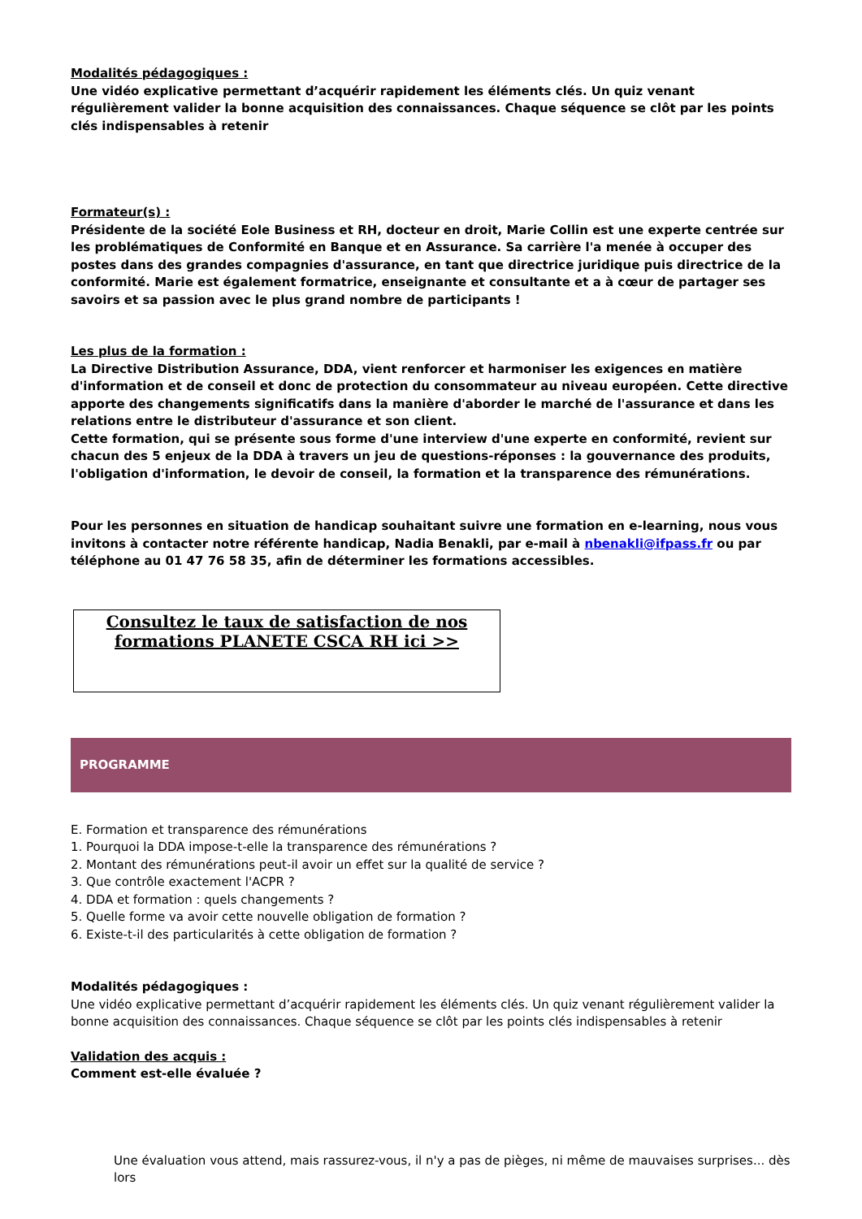Modalités pédagogiques :
Une vidéo explicative permettant d’acquérir rapidement les éléments clés. Un quiz venant régulièrement valider la bonne acquisition des connaissances. Chaque séquence se clôt par les points clés indispensables à retenir
Formateur(s) :
Présidente de la société Eole Business et RH, docteur en droit, Marie Collin est une experte centrée sur les problématiques de Conformité en Banque et en Assurance. Sa carrière l'a menée à occuper des postes dans des grandes compagnies d'assurance, en tant que directrice juridique puis directrice de la conformité. Marie est également formatrice, enseignante et consultante et a à cœur de partager ses savoirs et sa passion avec le plus grand nombre de participants !
Les plus de la formation :
La Directive Distribution Assurance, DDA, vient renforcer et harmoniser les exigences en matière d'information et de conseil et donc de protection du consommateur au niveau européen. Cette directive apporte des changements significatifs dans la manière d'aborder le marché de l'assurance et dans les relations entre le distributeur d'assurance et son client.
Cette formation, qui se présente sous forme d'une interview d'une experte en conformité, revient sur chacun des 5 enjeux de la DDA à travers un jeu de questions-réponses : la gouvernance des produits, l'obligation d'information, le devoir de conseil, la formation et la transparence des rémunérations.
Pour les personnes en situation de handicap souhaitant suivre une formation en e-learning, nous vous invitons à contacter notre référente handicap, Nadia Benakli, par e-mail à nbenakli@ifpass.fr ou par téléphone au 01 47 76 58 35, afin de déterminer les formations accessibles.
Consultez le taux de satisfaction de nos formations PLANETE CSCA RH ici >>
PROGRAMME
E. Formation et transparence des rémunérations
1. Pourquoi la DDA impose-t-elle la transparence des rémunérations ?
2. Montant des rémunérations peut-il avoir un effet sur la qualité de service ?
3. Que contrôle exactement l'ACPR ?
4. DDA et formation : quels changements ?
5. Quelle forme va avoir cette nouvelle obligation de formation ?
6. Existe-t-il des particularités à cette obligation de formation ?
Modalités pédagogiques :
Une vidéo explicative permettant d’acquérir rapidement les éléments clés. Un quiz venant régulièrement valider la bonne acquisition des connaissances. Chaque séquence se clôt par les points clés indispensables à retenir
Validation des acquis :
Comment est-elle évaluée ?
Une évaluation vous attend, mais rassurez-vous, il n'y a pas de pièges, ni même de mauvaises surprises... dès lors